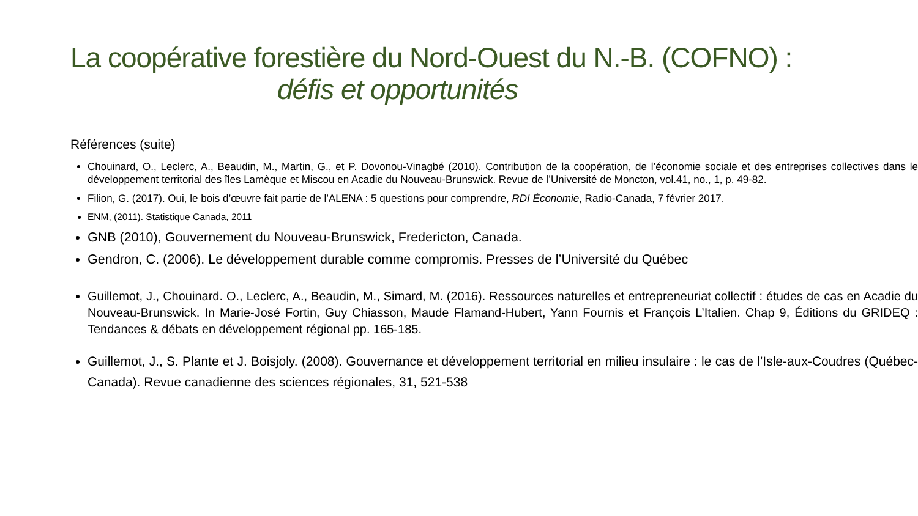La coopérative forestière du Nord-Ouest du N.-B. (COFNO) :
défis et opportunités
Références (suite)
Chouinard, O., Leclerc, A., Beaudin, M., Martin, G., et P. Dovonou-Vinagbé (2010). Contribution de la coopération, de l’économie sociale et des entreprises collectives dans le développement territorial des îles Lamèque et Miscou en Acadie du Nouveau-Brunswick. Revue de l’Université de Moncton, vol.41, no., 1, p. 49-82.
Filion, G. (2017). Oui, le bois d’œuvre fait partie de l’ALENA : 5 questions pour comprendre, RDI Économie, Radio-Canada, 7 février 2017.
ENM, (2011). Statistique Canada, 2011
GNB (2010), Gouvernement du Nouveau-Brunswick, Fredericton, Canada.
Gendron, C. (2006). Le développement durable comme compromis. Presses de l’Université du Québec
Guillemot, J., Chouinard. O., Leclerc, A., Beaudin, M., Simard, M. (2016). Ressources naturelles et entrepreneuriat collectif : études de cas en Acadie du Nouveau-Brunswick. In Marie-José Fortin, Guy Chiasson, Maude Flamand-Hubert, Yann Fournis et François L’Italien. Chap 9, Éditions du GRIDEQ : Tendances & débats en développement régional pp. 165-185.
Guillemot, J., S. Plante et J. Boisjoly. (2008). Gouvernance et développement territorial en milieu insulaire : le cas de l’Isle-aux-Coudres (Québec-Canada). Revue canadienne des sciences régionales, 31, 521-538